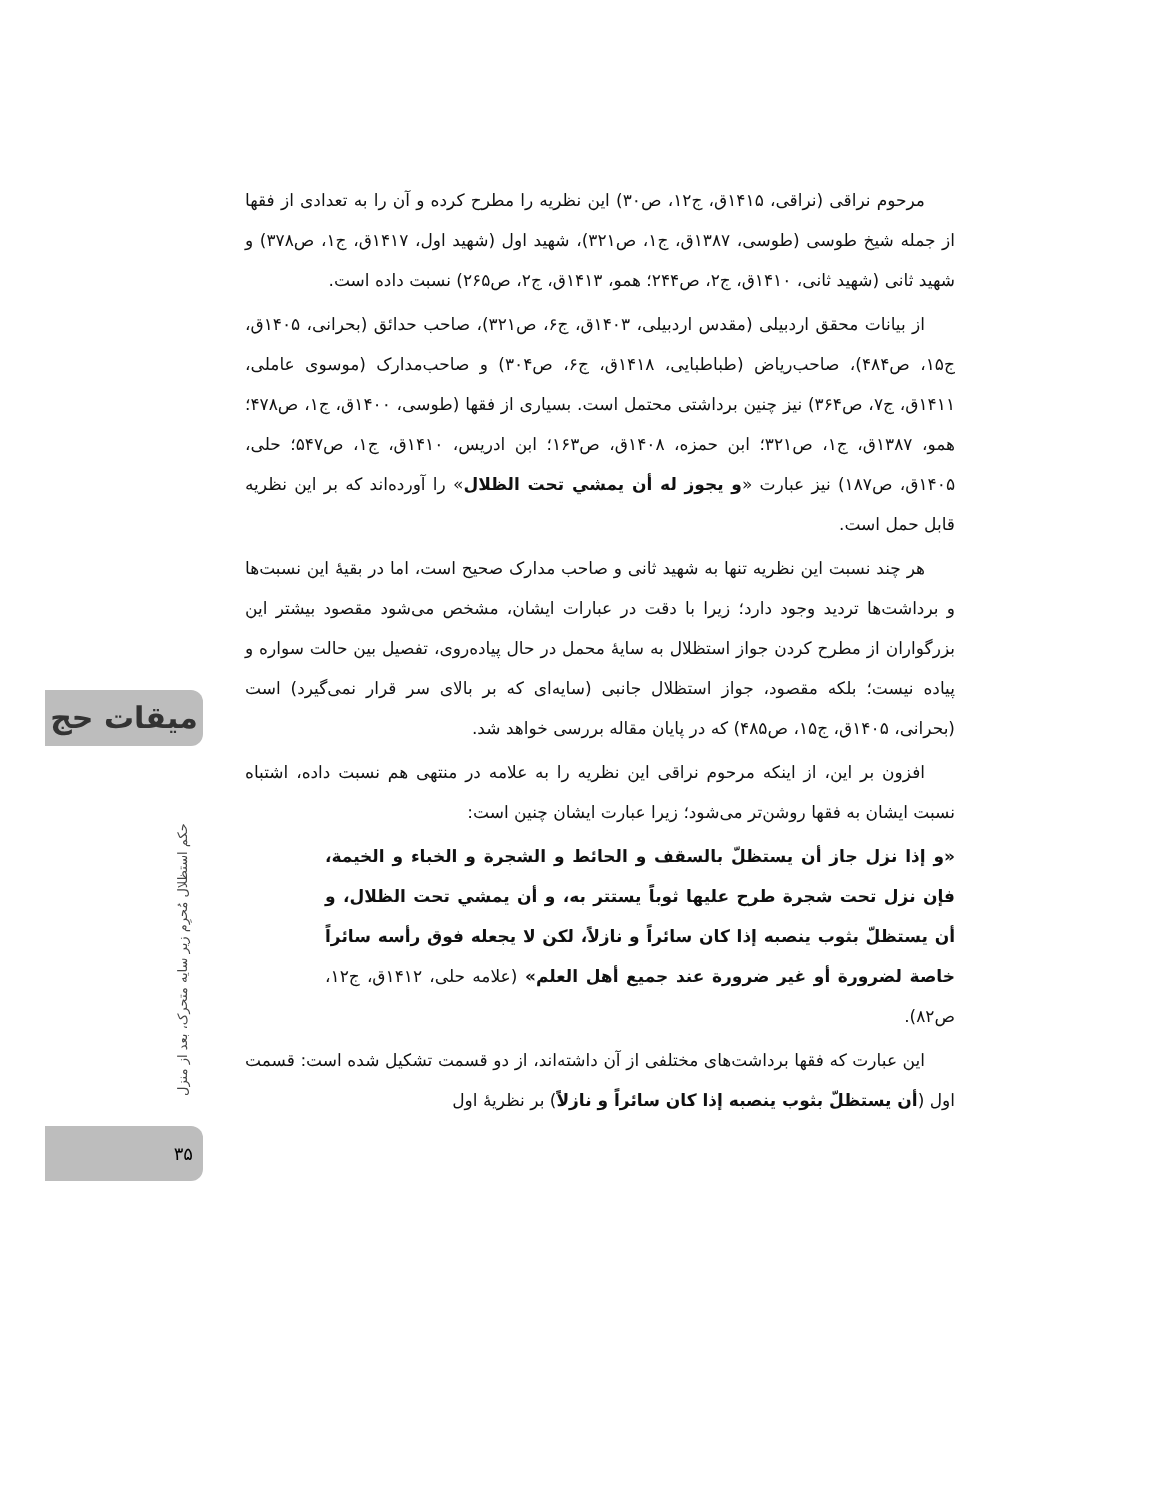مرحوم نراقی (نراقی، ۱۴۱۵ق، ج۱۲، ص۳۰) این نظریه را مطرح کرده و آن را به تعدادی از فقها از جمله شیخ طوسی (طوسی، ۱۳۸۷ق، ج۱، ص۳۲۱)، شهید اول (شهید اول، ۱۴۱۷ق، ج۱، ص۳۷۸) و شهید ثانی (شهید ثانی، ۱۴۱۰ق، ج۲، ص۲۴۴؛ همو، ۱۴۱۳ق، ج۲، ص۲۶۵) نسبت داده است.
از بیانات محقق اردبیلی (مقدس اردبیلی، ۱۴۰۳ق، ج۶، ص۳۲۱)، صاحب حدائق (بحرانی، ۱۴۰۵ق، ج۱۵، ص۴۸۴)، صاحب‌ریاض (طباطبایی، ۱۴۱۸ق، ج۶، ص۳۰۴) و صاحب‌مدارک (موسوی عاملی، ۱۴۱۱ق، ج۷، ص۳۶۴) نیز چنین برداشتی محتمل است. بسیاری از فقها (طوسی، ۱۴۰۰ق، ج۱، ص۴۷۸؛ همو، ۱۳۸۷ق، ج۱، ص۳۲۱؛ ابن حمزه، ۱۴۰۸ق، ص۱۶۳؛ ابن ادریس، ۱۴۱۰ق، ج۱، ص۵۴۷؛ حلی، ۱۴۰۵ق، ص۱۸۷) نیز عبارت «و يجوز له أن يمشي تحت الظلال» را آورده‌اند که بر این نظریه قابل حمل است.
هر چند نسبت این نظریه تنها به شهید ثانی و صاحب مدارک صحیح است، اما در بقیهٔ این نسبت‌ها و برداشت‌ها تردید وجود دارد؛ زیرا با دقت در عبارات ایشان، مشخص می‌شود مقصود بیشتر این بزرگواران از مطرح کردن جواز استظلال به سایهٔ محمل در حال پیاده‌روی، تفصیل بین حالت سواره و پیاده نیست؛ بلکه مقصود، جواز استظلال جانبی (سایه‌ای که بر بالای سر قرار نمی‌گیرد) است (بحرانی، ۱۴۰۵ق، ج۱۵، ص۴۸۵) که در پایان مقاله بررسی خواهد شد.
افزون بر این، از اینکه مرحوم نراقی این نظریه را به علامه در منتهی هم نسبت داده، اشتباه نسبت ایشان به فقها روشن‌تر می‌شود؛ زیرا عبارت ایشان چنین است:
«و إذا نزل جاز أن يستظلّ بالسقف و الحائط و الشجرة و الخباء و الخيمة، فإن نزل تحت شجرة طرح عليها ثوباً يستتر به، و أن يمشي تحت الظلال، و أن يستظلّ بثوب ينصبه إذا كان سائراً و نازلاً، لكن لا يجعله فوق رأسه سائراً خاصة لضرورة أو غير ضرورة عند جميع أهل العلم» (علامه حلی، ۱۴۱۲ق، ج۱۲، ص۸۲).
این عبارت که فقها برداشت‌های مختلفی از آن داشته‌اند، از دو قسمت تشکیل شده است: قسمت اول (أن يستظلّ بثوب ينصبه إذا كان سائراً و نازلاً) بر نظریهٔ اول
میقات حج
حکم استظلال مُحرِم زیر سایه متحرک، بعد از منزل
۳۵